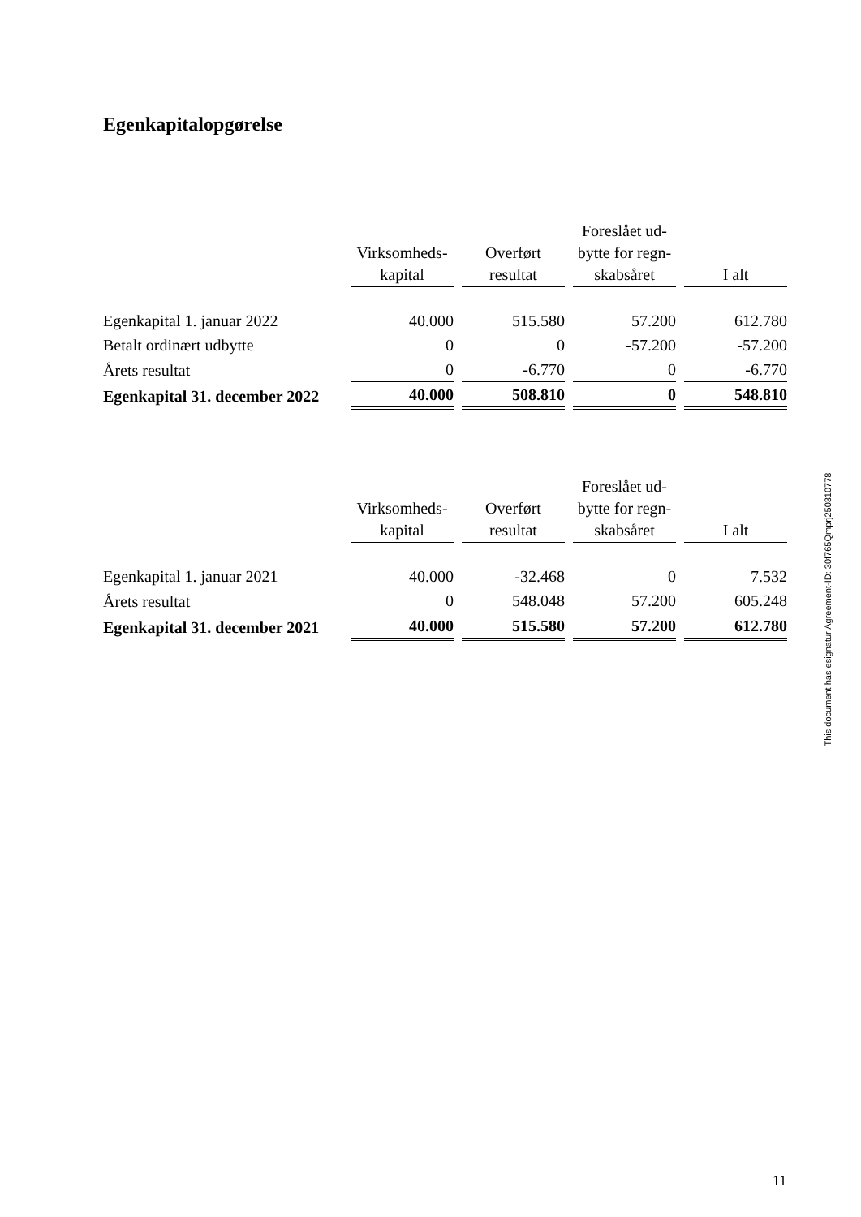Egenkapitalopgørelse
| | Virksomheds- kapital | Overført resultat | Foreslået ud- bytte for regn- skabsåret | I alt |
| --- | --- | --- | --- | --- |
| Egenkapital 1. januar 2022 | 40.000 | 515.580 | 57.200 | 612.780 |
| Betalt ordinært udbytte | 0 | 0 | -57.200 | -57.200 |
| Årets resultat | 0 | -6.770 | 0 | -6.770 |
| Egenkapital 31. december 2022 | 40.000 | 508.810 | 0 | 548.810 |
| | Virksomheds- kapital | Overført resultat | Foreslået ud- bytte for regn- skabsåret | I alt |
| --- | --- | --- | --- | --- |
| Egenkapital 1. januar 2021 | 40.000 | -32.468 | 0 | 7.532 |
| Årets resultat | 0 | 548.048 | 57.200 | 605.248 |
| Egenkapital 31. december 2021 | 40.000 | 515.580 | 57.200 | 612.780 |
This document has esignatur Agreement-ID: 30f765Qmprj250310778
11